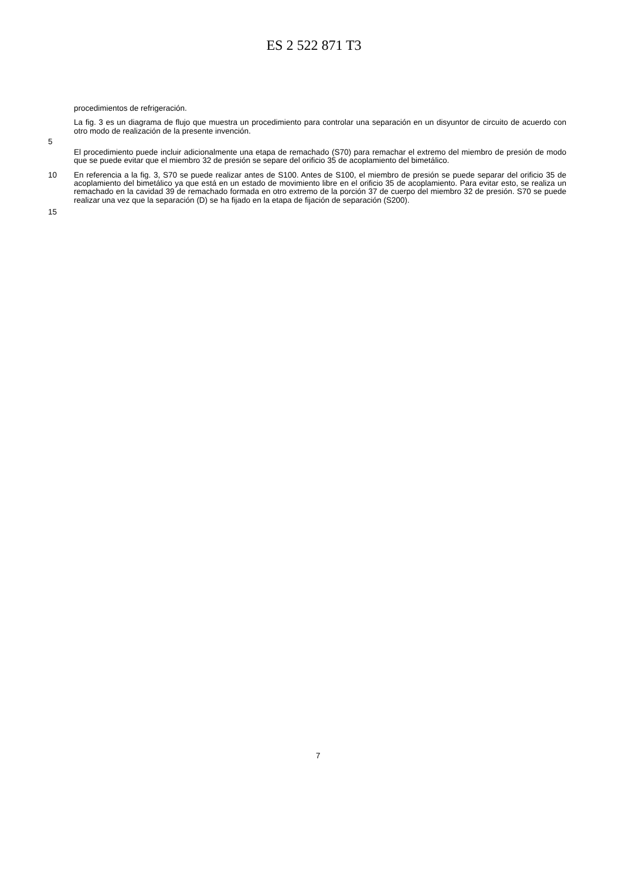ES 2 522 871 T3
procedimientos de refrigeración.
La fig. 3 es un diagrama de flujo que muestra un procedimiento para controlar una separación en un disyuntor de circuito de acuerdo con otro modo de realización de la presente invención.
5
El procedimiento puede incluir adicionalmente una etapa de remachado (S70) para remachar el extremo del miembro de presión de modo que se puede evitar que el miembro 32 de presión se separe del orificio 35 de acoplamiento del bimetálico.
10 En referencia a la fig. 3, S70 se puede realizar antes de S100. Antes de S100, el miembro de presión se puede separar del orificio 35 de acoplamiento del bimetálico ya que está en un estado de movimiento libre en el orificio 35 de acoplamiento. Para evitar esto, se realiza un remachado en la cavidad 39 de remachado formada en otro extremo de la porción 37 de cuerpo del miembro 32 de presión. S70 se puede realizar una vez que la separación (D) se ha fijado en la etapa de fijación de separación (S200).
15
7